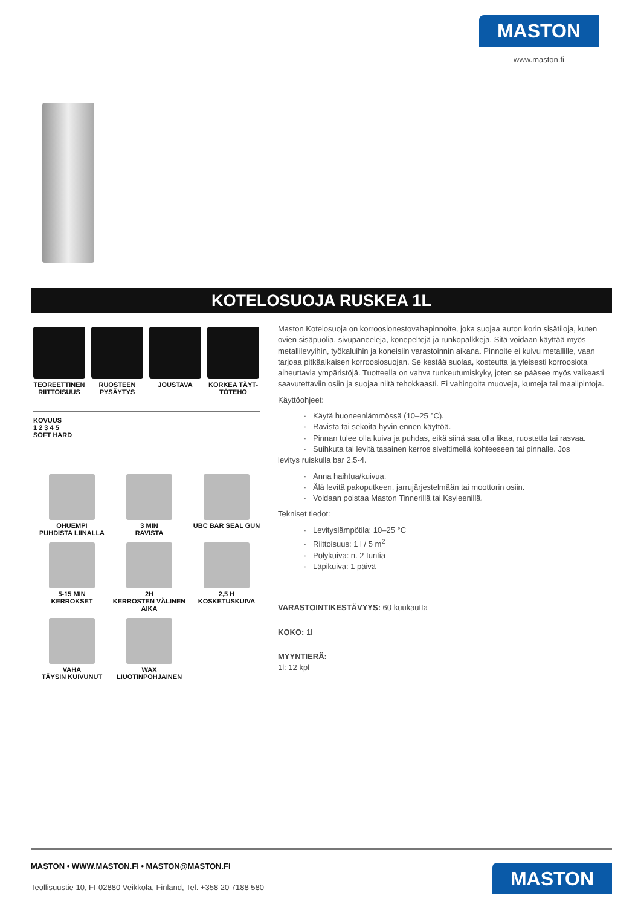MASTON
www.maston.fi
KOTELOSUOJA RUSKEA 1L
TEOREETTINEN RIITTOISUUS
RUOSTEEN PYSÄYTYS
JOUSTAVA KORKEA TÄYT-TÖTEHO
KOVUUS
1 2 3 4 5
SOFT HARD
OHUEMPI
PUHDISTA LIINALLA
3 MIN
RAVISTA
UBC BAR SEAL GUN
5-15 MIN
KERROKSET
2H
KERROSTEN VÄLINEN AIKA
2,5 H
KOSKETUSKUIVA
VAHA
TÄYSIN KUIVUNUT
WAX
LIUOTINPOHJAINEN
Maston Kotelosuoja on korroosionestovahapinnoite, joka suojaa auton korin sisätiloja, kuten ovien sisäpuolia, sivupaneeleja, konepeltejä ja runkopalkkeja. Sitä voidaan käyttää myös metallilevyihin, työkaluihin ja koneisiin varastoinnin aikana. Pinnoite ei kuivu metallille, vaan tarjoaa pitkäaikaisen korroosiosuojan. Se kestää suolaa, kosteutta ja yleisesti korroosiota aiheuttavia ympäristöjä. Tuotteella on vahva tunkeutumiskyky, joten se pääsee myös vaikeasti saavutettaviin osiin ja suojaa niitä tehokkaasti. Ei vahingoita muoveja, kumeja tai maalipintoja.
Käyttöohjeet:
Käytä huoneenlämmössä (10–25 °C).
Ravista tai sekoita hyvin ennen käyttöä.
Pinnan tulee olla kuiva ja puhdas, eikä siinä saa olla likaa, ruostetta tai rasvaa.
Suihkuta tai levitä tasainen kerros siveltimellä kohteeseen tai pinnalle. Jos
levitys ruiskulla bar 2,5-4.
Anna haihtua/kuivua.
Älä levitä pakoputkeen, jarrujärjestelmään tai moottorin osiin.
Voidaan poistaa Maston Tinnerillä tai Ksyleenillä.
Tekniset tiedot:
Levityslämpötila: 10–25 °C
Riittoisuus: 1 l / 5 m<sup>2</sup>
Pölykuiva: n. 2 tuntia
Läpikuiva: 1 päivä
VARASTOINTIKESTÄVYYS: 60 kuukautta
KOKO: 1l
MYYNTIERÄ:
1l: 12 kpl
MASTON • WWW.MASTON.FI • MASTON@MASTON.FI
Teollisuustie 10, FI-02880 Veikkola, Finland, Tel. +358 20 7188 580
MASTON